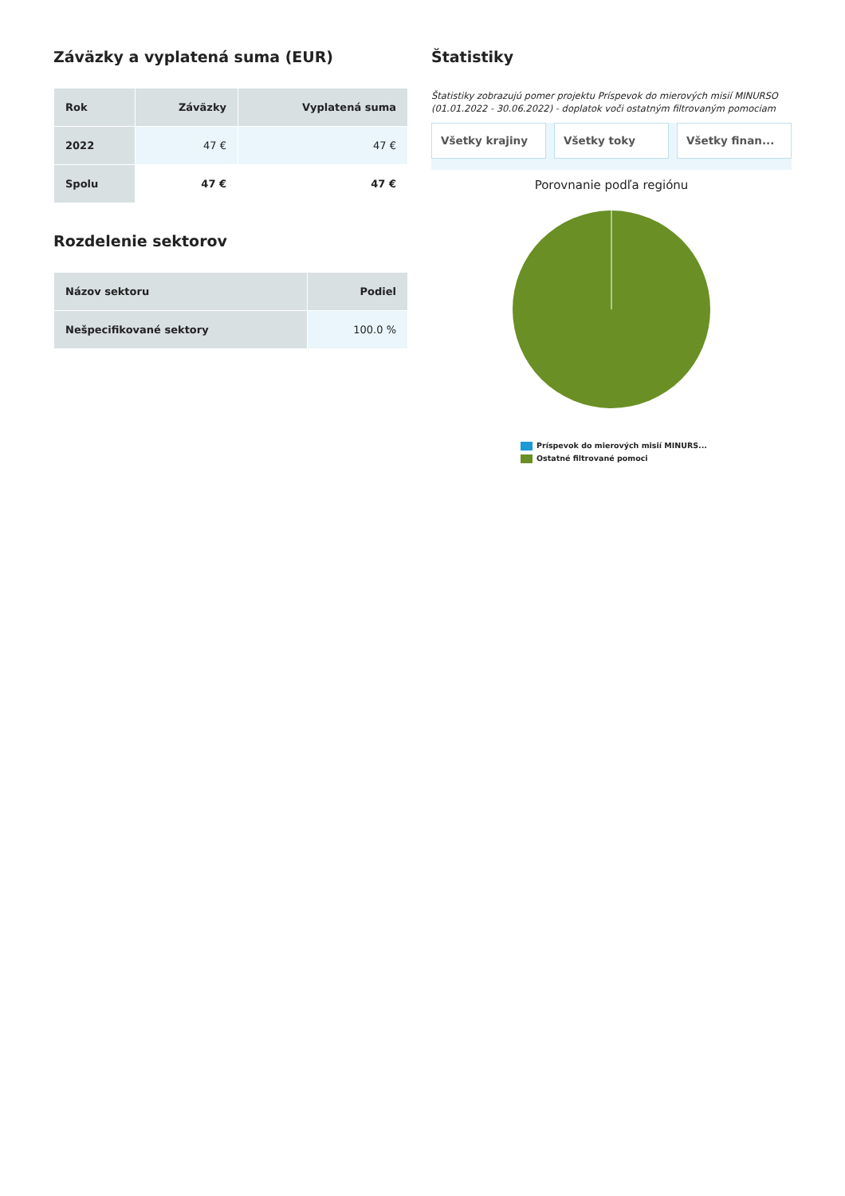Záväzky a vyplatená suma (EUR)
| Rok | Záväzky | Vyplatená suma |
| --- | --- | --- |
| 2022 | 47 € | 47 € |
| Spolu | 47 € | 47 € |
Rozdelenie sektorov
| Názov sektoru | Podiel |
| --- | --- |
| Nešpecifikované sektory | 100.0 % |
Štatistiky
Štatistiky zobrazujú pomer projektu Príspevok do mierových misií MINURSO (01.01.2022 - 30.06.2022) - doplatok voči ostatným filtrovaným pomociam
Všetky krajiny Všetky toky Všetky finan...
Porovnanie podľa regiónu
Príspevok do mierových misií MINURS...
Ostatné filtrované pomoci